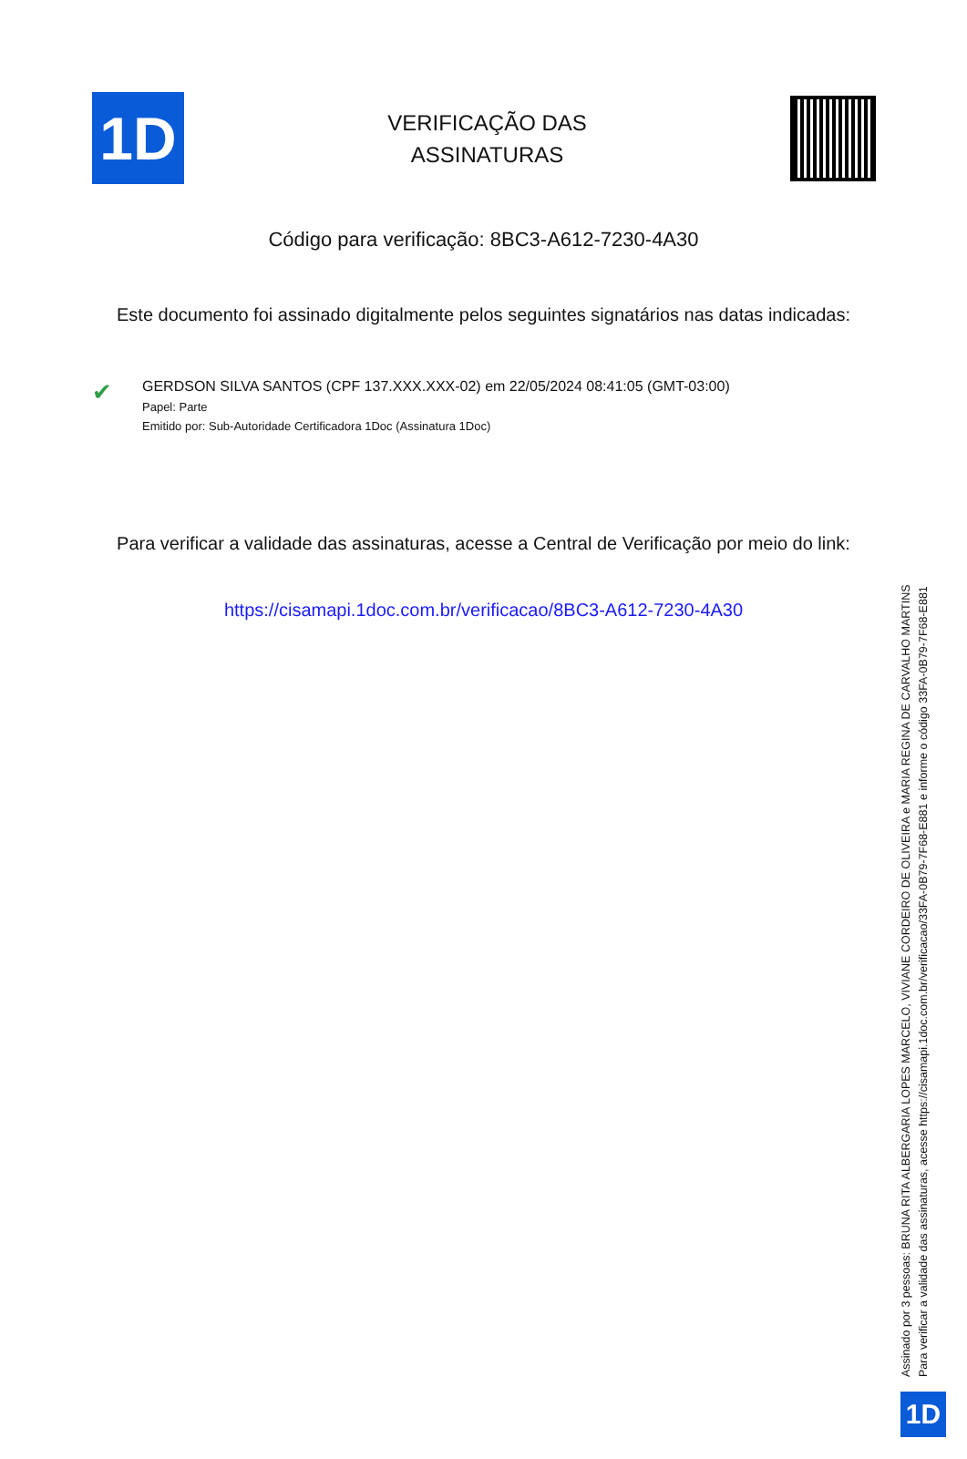1D
VERIFICAÇÃO DAS
ASSINATURAS
Código para verificação: 8BC3-A612-7230-4A30
Este documento foi assinado digitalmente pelos seguintes signatários nas datas indicadas:
✔
GERDSON SILVA SANTOS (CPF 137.XXX.XXX-02) em 22/05/2024 08:41:05 (GMT-03:00)
Papel: Parte
Emitido por: Sub-Autoridade Certificadora 1Doc (Assinatura 1Doc)
Para verificar a validade das assinaturas, acesse a Central de Verificação por meio do link:
https://cisamapi.1doc.com.br/verificacao/8BC3-A612-7230-4A30
Assinado por 3 pessoas: BRUNA RITA ALBERGARIA LOPES MARCELO, VIVIANE CORDEIRO DE OLIVEIRA e MARIA REGINA DE CARVALHO MARTINS
Para verificar a validade das assinaturas, acesse https://cisamapi.1doc.com.br/verificacao/33FA-0B79-7F68-E881 e informe o código 33FA-0B79-7F68-E881
1D